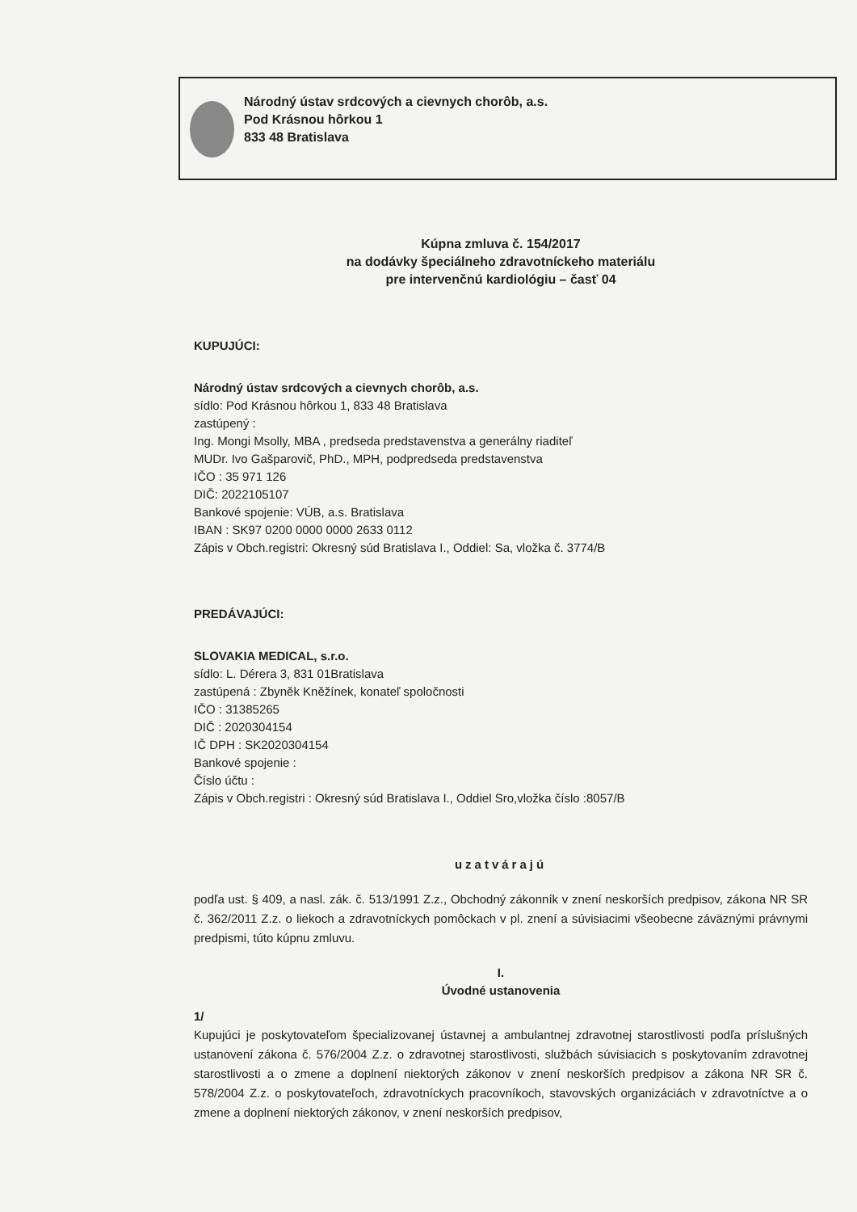Národný ústav srdcových a cievnych chorôb, a.s.
Pod Krásnou hôrkou 1
833 48 Bratislava
Kúpna zmluva č. 154/2017
na dodávky špeciálneho zdravotníckeho materiálu
pre intervenčnú kardiológiu – časť 04
KUPUJÚCI:
Národný ústav srdcových a cievnych chorôb, a.s.
sídlo: Pod Krásnou hôrkou 1, 833 48 Bratislava
zastúpený :
Ing. Mongi Msolly, MBA , predseda predstavenstva a generálny riaditeľ
MUDr. Ivo Gašparovič, PhD., MPH, podpredseda predstavenstva
IČO : 35 971 126
DIČ: 2022105107
Bankové spojenie: VÚB, a.s. Bratislava
IBAN : SK97 0200 0000 0000 2633 0112
Zápis v Obch.registri: Okresný súd Bratislava I., Oddiel: Sa, vložka č. 3774/B
PREDÁVAJÚCI:
SLOVAKIA MEDICAL, s.r.o.
sídlo: L. Dérera 3, 831 01Bratislava
zastúpená : Zbyněk Kněžínek, konateľ spoločnosti
IČO : 31385265
DIČ : 2020304154
IČ DPH : SK2020304154
Bankové spojenie :
Číslo účtu :
Zápis v Obch.registri : Okresný súd Bratislava I., Oddiel Sro,vložka číslo :8057/B
uzatvárajú
podľa ust. § 409, a nasl. zák. č. 513/1991 Z.z., Obchodný zákonník v znení neskorších predpisov, zákona NR SR č. 362/2011 Z.z. o liekoch a zdravotníckych pomôckach v pl. znení a súvisiacimi všeobecne záväznými právnymi predpismi, túto kúpnu zmluvu.
I.
Úvodné ustanovenia
1/
Kupujúci je poskytovateľom špecializovanej ústavnej a ambulantnej zdravotnej starostlivosti podľa príslušných ustanovení zákona č. 576/2004 Z.z. o zdravotnej starostlivosti, službách súvisiacich s poskytovaním zdravotnej starostlivosti a o zmene a doplnení niektorých zákonov v znení neskorších predpisov a zákona NR SR č. 578/2004 Z.z. o poskytovateľoch, zdravotníckych pracovníkoch, stavovských organizáciách v zdravotníctve a o zmene a doplnení niektorých zákonov, v znení neskorších predpisov,